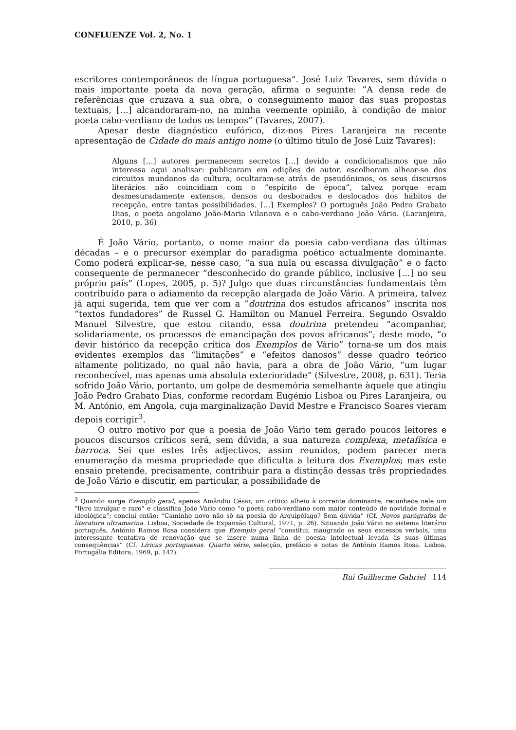CONFLUENZE Vol. 2, No. 1
escritores contemporâneos de língua portuguesa”. José Luiz Tavares, sem dúvida o mais importante poeta da nova geração, afirma o seguinte: ”A densa rede de referências que cruzava a sua obra, o conseguimento maior das suas propostas textuais, […] alcandoraram-no, na minha veemente opinião, à condição de maior poeta cabo-verdiano de todos os tempos” (Tavares, 2007).
Apesar deste diagnóstico eufórico, diz-nos Pires Laranjeira na recente apresentação de Cidade do mais antigo nome (o último título de José Luiz Tavares):
Alguns […] autores permanecem secretos […] devido a condicionalismos que não interessa aqui analisar: publicaram em edições de autor, escolheram alhear-se dos circuitos mundanos da cultura, ocultaram-se atrás de pseudónimos, os seus discursos literários não coincidiam com o “espírito de época”, talvez porque eram desmesuradamente extensos, densos ou desbocados e deslocados dos hábitos de recepção, entre tantas possibilidades. […] Exemplos? O português João Pedro Grabato Dias, o poeta angolano João-Maria Vilanova e o cabo-verdiano João Vário. (Laranjeira, 2010, p. 36)
É João Vário, portanto, o nome maior da poesia cabo-verdiana das últimas décadas – e o precursor exemplar do paradigma poético actualmente dominante. Como poderá explicar-se, nesse caso, “a sua nula ou escassa divulgação” e o facto consequente de permanecer “desconhecido do grande público, inclusive […] no seu próprio país” (Lopes, 2005, p. 5)? Julgo que duas circunstâncias fundamentais têm contribuído para o adiamento da recepção alargada de João Vário. A primeira, talvez já aqui sugerida, tem que ver com a “doutrina dos estudos africanos” inscrita nos “textos fundadores” de Russel G. Hamilton ou Manuel Ferreira. Segundo Osvaldo Manuel Silvestre, que estou citando, essa doutrina pretendeu “acompanhar, solidariamente, os processos de emancipação dos povos africanos”; deste modo, “o devir histórico da recepção crítica dos Exemplos de Vário” torna-se um dos mais evidentes exemplos das “limitações” e “efeitos danosos” desse quadro teórico altamente politizado, no qual não havia, para a obra de João Vário, “um lugar reconhecível, mas apenas uma absoluta exterioridade” (Silvestre, 2008, p. 631). Teria sofrido João Vário, portanto, um golpe de desmemória semelhante àquele que atingiu João Pedro Grabato Dias, conforme recordam Eugénio Lisboa ou Pires Laranjeira, ou M. António, em Angola, cuja marginalização David Mestre e Francisco Soares vieram depois corrigir<sup>3</sup>.
O outro motivo por que a poesia de João Vário tem gerado poucos leitores e poucos discursos críticos será, sem dúvida, a sua natureza complexa, metafísica e barroca. Sei que estes três adjectivos, assim reunidos, podem parecer mera enumeração da mesma propriedade que dificulta a leitura dos Exemplos; mas este ensaio pretende, precisamente, contribuir para a distinção dessas três propriedades de João Vário e discutir, em particular, a possibilidade de
<sup>3</sup> Quando surge Exemplo geral, apenas Amândio César, um crítico alheio à corrente dominante, reconhece nele um “livro invulgar e raro” e classifica João Vário como “o poeta cabo-verdiano com maior conteúdo de novidade formal e ideológica”; conclui então: “Caminho novo não só na poesia do Arquipélago? Sem dúvida” (Cf. Novos parágrafos de literatura ultramarina. Lisboa, Sociedade de Expansão Cultural, 1971, p. 26). Situando João Vário no sistema literário português, António Ramos Rosa considera que Exemplo geral “constitui, maugrado os seus excessos verbais, uma interessante tentativa de renovação que se insere numa linha de poesia intelectual levada às suas últimas consequências” (Cf. Líricas portuguesas. Quarta série, selecção, prefácio e notas de António Ramos Rosa. Lisboa, Portugália Editora, 1969, p. 147).
Rui Guilherme Gabriel 114